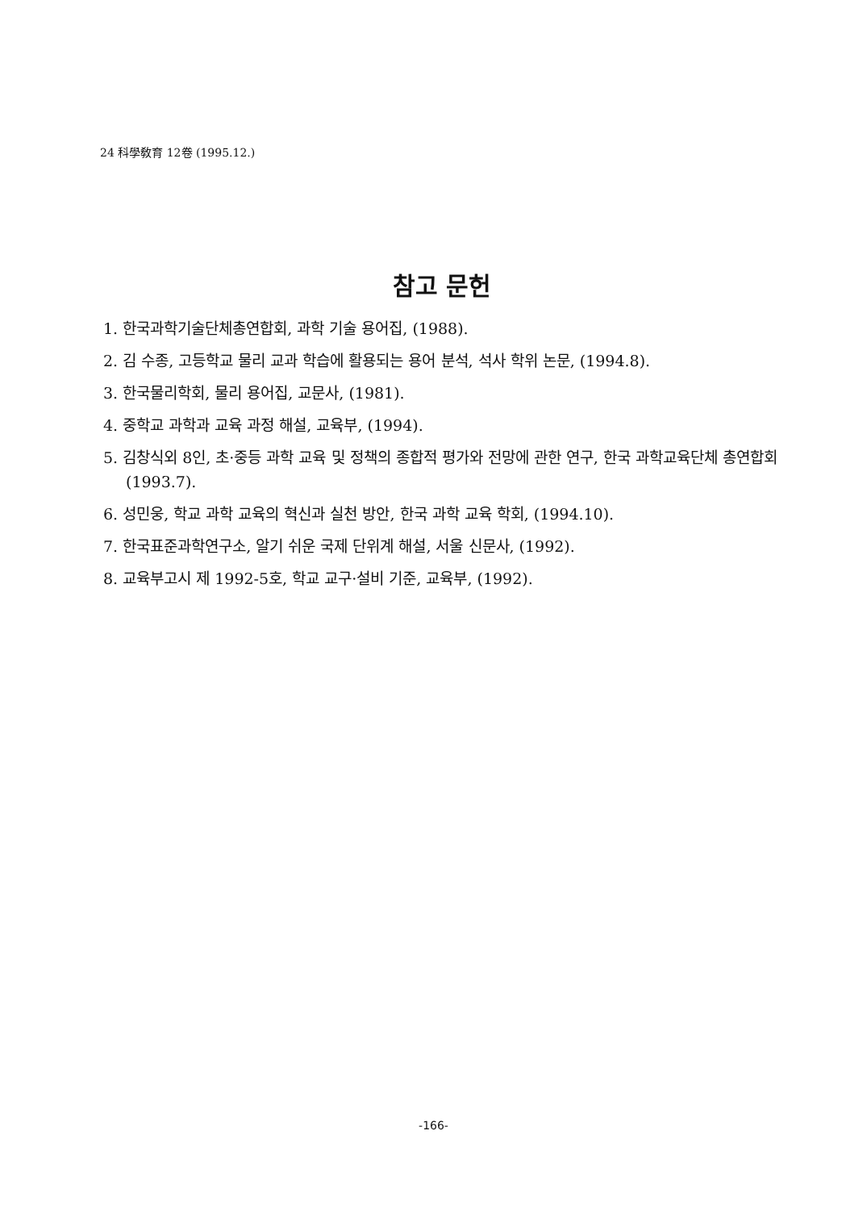24 科學敎育 12卷 (1995.12.)
참고 문헌
1. 한국과학기술단체총연합회, 과학 기술 용어집, (1988).
2. 김 수종, 고등학교 물리 교과 학습에 활용되는 용어 분석, 석사 학위 논문, (1994.8).
3. 한국물리학회, 물리 용어집, 교문사, (1981).
4. 중학교 과학과 교육 과정 해설, 교육부, (1994).
5. 김창식외 8인, 초·중등 과학 교육 및 정책의 종합적 평가와 전망에 관한 연구, 한국 과학교육단체 총연합회 (1993.7).
6. 성민웅, 학교 과학 교육의 혁신과 실천 방안, 한국 과학 교육 학회, (1994.10).
7. 한국표준과학연구소, 알기 쉬운 국제 단위계 해설, 서울 신문사, (1992).
8. 교육부고시 제 1992-5호, 학교 교구·설비 기준, 교육부, (1992).
-166-